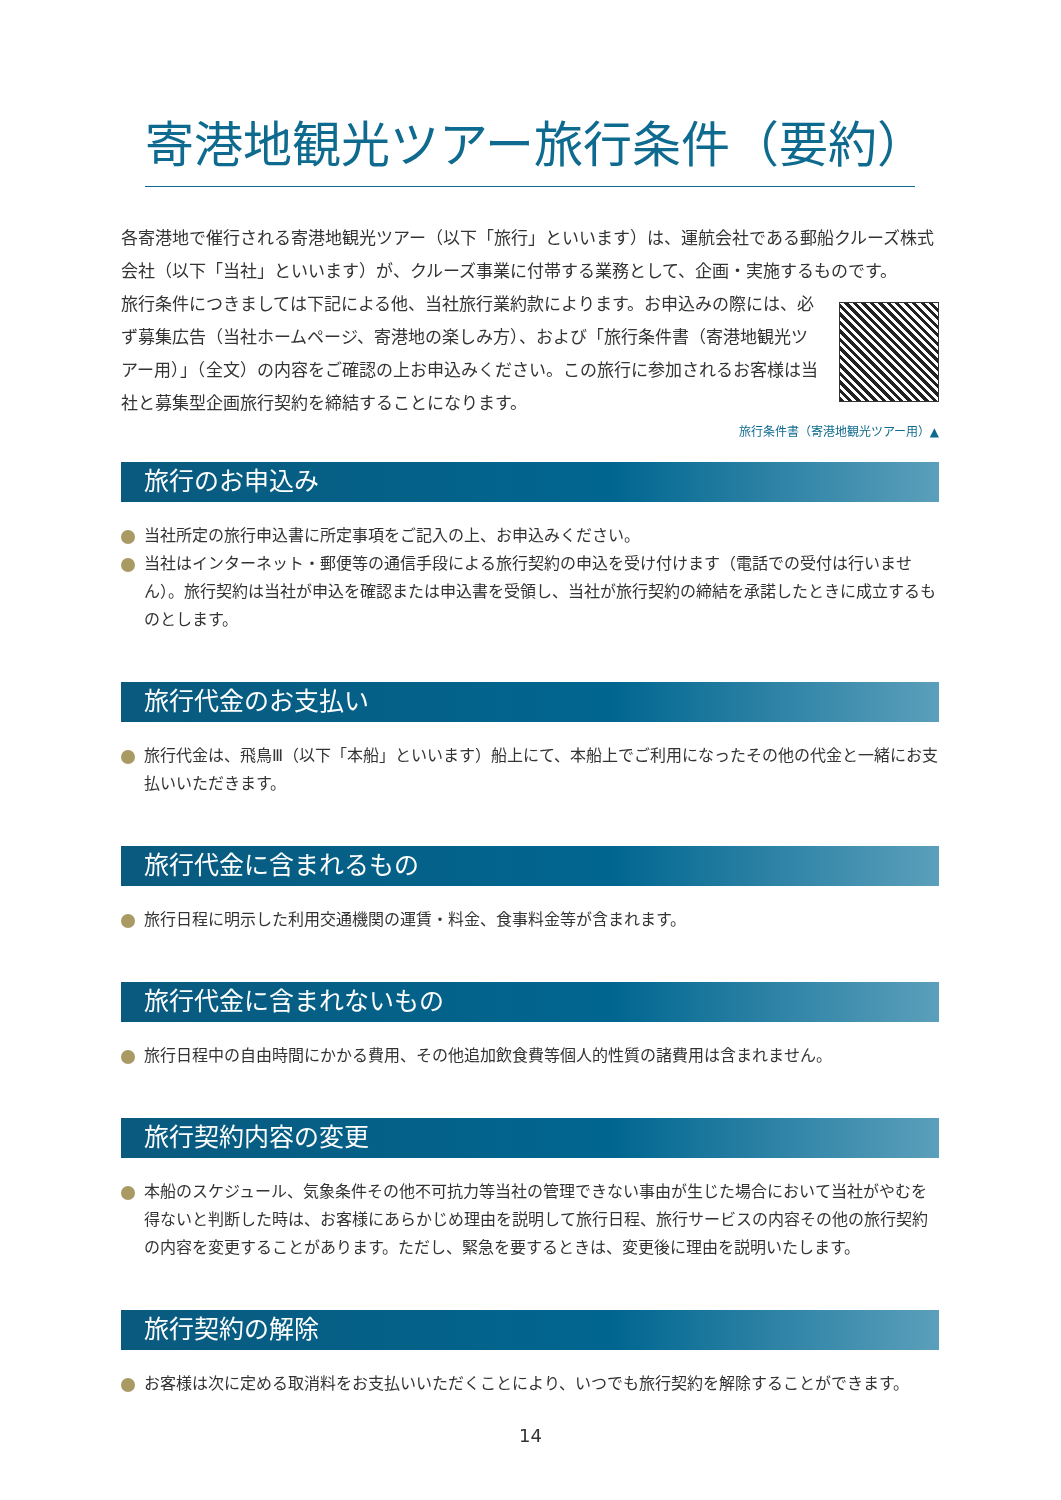寄港地観光ツアー旅行条件（要約）
各寄港地で催行される寄港地観光ツアー（以下「旅行」といいます）は、運航会社である郵船クルーズ株式会社（以下「当社」といいます）が、クルーズ事業に付帯する業務として、企画・実施するものです。
旅行条件につきましては下記による他、当社旅行業約款によります。お申込みの際には、必ず募集広告（当社ホームページ、寄港地の楽しみ方）、および「旅行条件書（寄港地観光ツアー用）」（全文）の内容をご確認の上お申込みください。この旅行に参加されるお客様は当社と募集型企画旅行契約を締結することになります。
旅行条件書（寄港地観光ツアー用）▲
旅行のお申込み
当社所定の旅行申込書に所定事項をご記入の上、お申込みください。
当社はインターネット・郵便等の通信手段による旅行契約の申込を受け付けます（電話での受付は行いません）。旅行契約は当社が申込を確認または申込書を受領し、当社が旅行契約の締結を承諾したときに成立するものとします。
旅行代金のお支払い
旅行代金は、飛鳥Ⅲ（以下「本船」といいます）船上にて、本船上でご利用になったその他の代金と一緒にお支払いいただきます。
旅行代金に含まれるもの
旅行日程に明示した利用交通機関の運賃・料金、食事料金等が含まれます。
旅行代金に含まれないもの
旅行日程中の自由時間にかかる費用、その他追加飲食費等個人的性質の諸費用は含まれません。
旅行契約内容の変更
本船のスケジュール、気象条件その他不可抗力等当社の管理できない事由が生じた場合において当社がやむを得ないと判断した時は、お客様にあらかじめ理由を説明して旅行日程、旅行サービスの内容その他の旅行契約の内容を変更することがあります。ただし、緊急を要するときは、変更後に理由を説明いたします。
旅行契約の解除
お客様は次に定める取消料をお支払いいただくことにより、いつでも旅行契約を解除することができます。
14